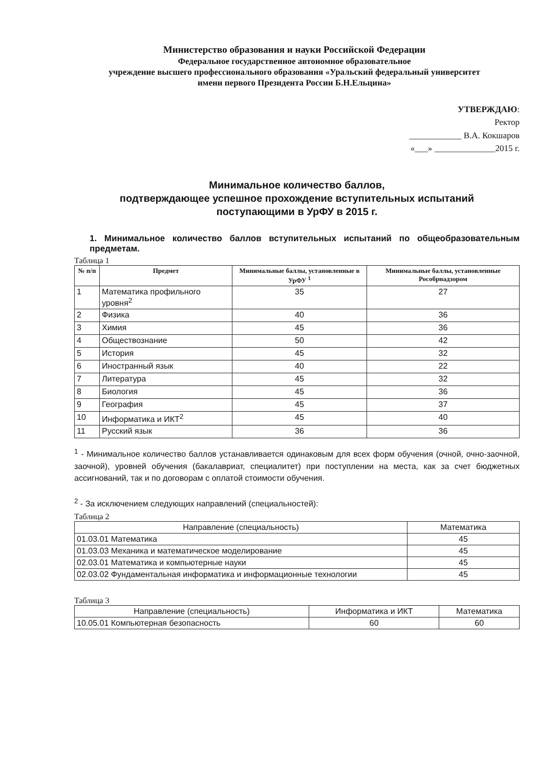Министерство образования и науки Российской Федерации
Федеральное государственное автономное образовательное
учреждение высшего профессионального образования «Уральский федеральный университет
имени первого Президента России Б.Н.Ельцина»
УТВЕРЖДАЮ:
Ректор
____________ В.А. Кокшаров
«___» ______________2015 г.
Минимальное количество баллов,
подтверждающее успешное прохождение вступительных испытаний
поступающими в УрФУ в 2015 г.
1. Минимальное количество баллов вступительных испытаний по общеобразовательным предметам.
Таблица 1
| № п/п | Предмет | Минимальные баллы, установленные в УрФУ <sup>1</sup> | Минимальные баллы, установленные Рособрнадзором |
| --- | --- | --- | --- |
| 1 | Математика профильного уровня<sup>2</sup> | 35 | 27 |
| 2 | Физика | 40 | 36 |
| 3 | Химия | 45 | 36 |
| 4 | Обществознание | 50 | 42 |
| 5 | История | 45 | 32 |
| 6 | Иностранный язык | 40 | 22 |
| 7 | Литература | 45 | 32 |
| 8 | Биология | 45 | 36 |
| 9 | География | 45 | 37 |
| 10 | Информатика и ИКТ<sup>2</sup> | 45 | 40 |
| 11 | Русский язык | 36 | 36 |
<sup>1</sup> - Минимальное количество баллов устанавливается одинаковым для всех форм обучения (очной, очно-заочной, заочной), уровней обучения (бакалавриат, специалитет) при поступлении на места, как за счет бюджетных ассигнований, так и по договорам с оплатой стоимости обучения.
<sup>2</sup> - За исключением следующих направлений (специальностей):
Таблица 2
| Направление (специальность) | Математика |
| --- | --- |
| 01.03.01 Математика | 45 |
| 01.03.03 Механика и математическое моделирование | 45 |
| 02.03.01 Математика и компьютерные науки | 45 |
| 02.03.02 Фундаментальная информатика и информационные технологии | 45 |
Таблица 3
| Направление (специальность) | Информатика и ИКТ | Математика |
| --- | --- | --- |
| 10.05.01 Компьютерная безопасность | 60 | 60 |